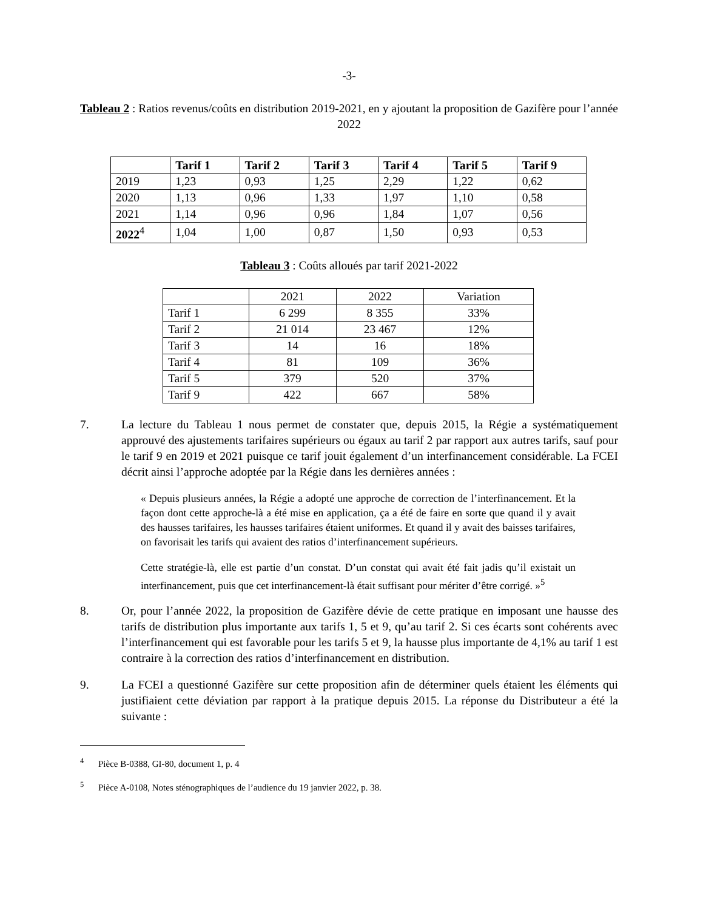-3-
Tableau 2 : Ratios revenus/coûts en distribution 2019-2021, en y ajoutant la proposition de Gazifère pour l’année 2022
| | Tarif 1 | Tarif 2 | Tarif 3 | Tarif 4 | Tarif 5 | Tarif 9 |
| --- | --- | --- | --- | --- | --- | --- |
| 2019 | 1,23 | 0,93 | 1,25 | 2,29 | 1,22 | 0,62 |
| 2020 | 1,13 | 0,96 | 1,33 | 1,97 | 1,10 | 0,58 |
| 2021 | 1,14 | 0,96 | 0,96 | 1,84 | 1,07 | 0,56 |
| 2022<sup>4</sup> | 1,04 | 1,00 | 0,87 | 1,50 | 0,93 | 0,53 |
Tableau 3 : Coûts alloués par tarif 2021-2022
| | 2021 | 2022 | Variation |
| Tarif 1 | 6 299 | 8 355 | 33% |
| Tarif 2 | 21 014 | 23 467 | 12% |
| Tarif 3 | 14 | 16 | 18% |
| Tarif 4 | 81 | 109 | 36% |
| Tarif 5 | 379 | 520 | 37% |
| Tarif 9 | 422 | 667 | 58% |
7. La lecture du Tableau 1 nous permet de constater que, depuis 2015, la Régie a systématiquement approuvé des ajustements tarifaires supérieurs ou égaux au tarif 2 par rapport aux autres tarifs, sauf pour le tarif 9 en 2019 et 2021 puisque ce tarif jouit également d’un interfinancement considérable. La FCEI décrit ainsi l’approche adoptée par la Régie dans les dernières années :
« Depuis plusieurs années, la Régie a adopté une approche de correction de l’interfinancement. Et la façon dont cette approche-là a été mise en application, ça a été de faire en sorte que quand il y avait des hausses tarifaires, les hausses tarifaires étaient uniformes. Et quand il y avait des baisses tarifaires, on favorisait les tarifs qui avaient des ratios d’interfinancement supérieurs.
Cette stratégie-là, elle est partie d’un constat. D’un constat qui avait été fait jadis qu’il existait un interfinancement, puis que cet interfinancement-là était suffisant pour mériter d’être corrigé. »<sup>5</sup>
8. Or, pour l’année 2022, la proposition de Gazifère dévie de cette pratique en imposant une hausse des tarifs de distribution plus importante aux tarifs 1, 5 et 9, qu’au tarif 2. Si ces écarts sont cohérents avec l’interfinancement qui est favorable pour les tarifs 5 et 9, la hausse plus importante de 4,1% au tarif 1 est contraire à la correction des ratios d’interfinancement en distribution.
9. La FCEI a questionné Gazifère sur cette proposition afin de déterminer quels étaient les éléments qui justifiaient cette déviation par rapport à la pratique depuis 2015. La réponse du Distributeur a été la suivante :
<sup>4</sup> Pièce B-0388, GI-80, document 1, p. 4
<sup>5</sup> Pièce A-0108, Notes sténographiques de l’audience du 19 janvier 2022, p. 38.